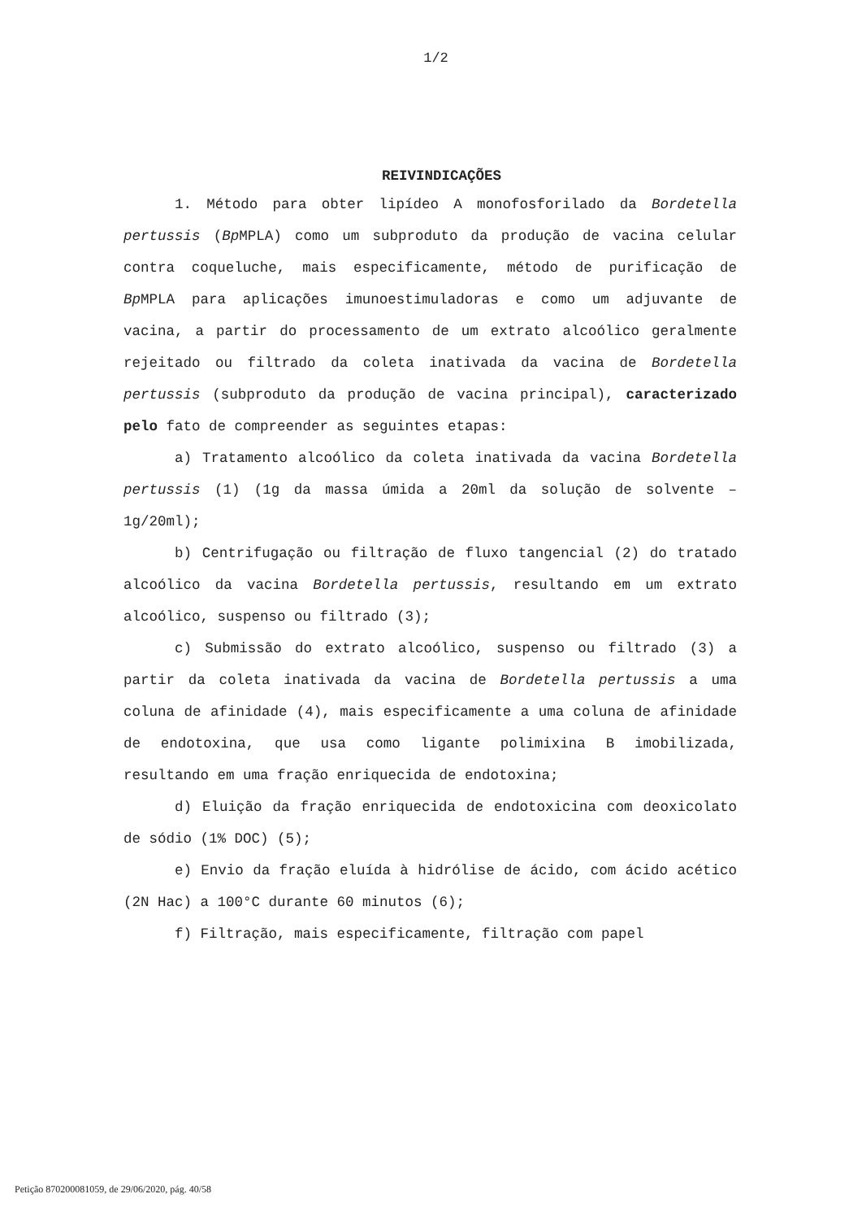1/2
REIVINDICAÇÕES
1. Método para obter lipídeo A monofosforilado da Bordetella pertussis (Bp MPLA) como um subproduto da produção de vacina celular contra coqueluche, mais especificamente, método de purificação de Bp MPLA para aplicações imunoestimuladoras e como um adjuvante de vacina, a partir do processamento de um extrato alcoólico geralmente rejeitado ou filtrado da coleta inativada da vacina de Bordetella pertussis (subproduto da produção de vacina principal), caracterizado pelo fato de compreender as seguintes etapas:
a) Tratamento alcoólico da coleta inativada da vacina Bordetella pertussis (1) (1g da massa úmida a 20ml da solução de solvente – 1g/20ml);
b) Centrifugação ou filtração de fluxo tangencial (2) do tratado alcoólico da vacina Bordetella pertussis, resultando em um extrato alcoólico, suspenso ou filtrado (3);
c) Submissão do extrato alcoólico, suspenso ou filtrado (3) a partir da coleta inativada da vacina de Bordetella pertussis a uma coluna de afinidade (4), mais especificamente a uma coluna de afinidade de endotoxina, que usa como ligante polimixina B imobilizada, resultando em uma fração enriquecida de endotoxina;
d) Eluição da fração enriquecida de endotoxicina com deoxicolato de sódio (1% DOC) (5);
e) Envio da fração eluída à hidrólise de ácido, com ácido acético (2N Hac) a 100°C durante 60 minutos (6);
f) Filtração, mais especificamente, filtração com papel
Petição 870200081059, de 29/06/2020, pág. 40/58